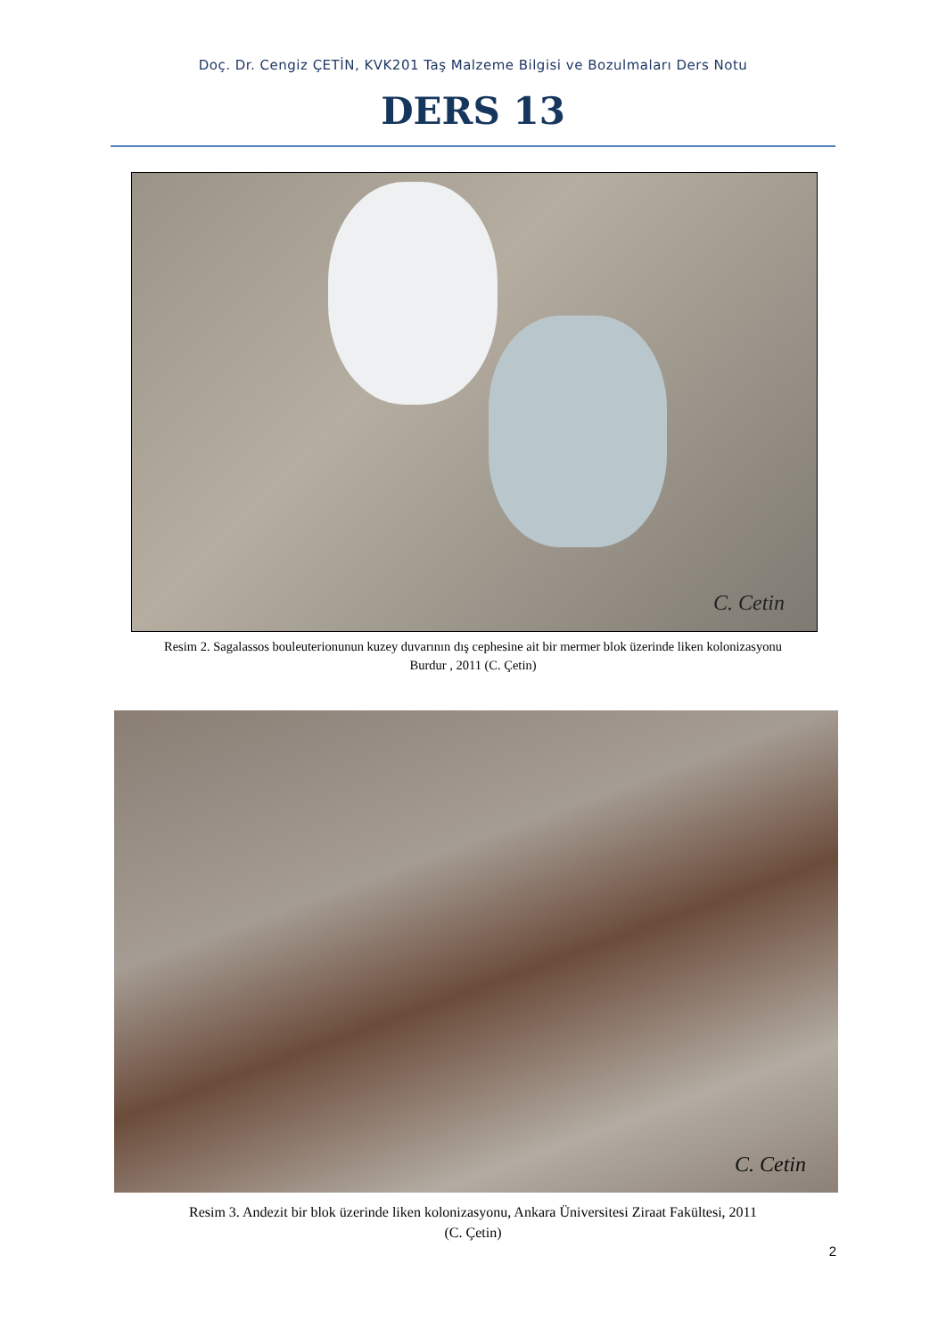Doç. Dr. Cengiz ÇETİN, KVK201 Taş Malzeme Bilgisi ve Bozulmaları Ders Notu
DERS 13
C. Cetin
Resim 2. Sagalassos bouleuterionunun kuzey duvarının dış cephesine ait bir mermer blok üzerinde liken kolonizasyonu
Burdur , 2011 (C. Çetin)
C. Cetin
Resim 3. Andezit bir blok üzerinde liken kolonizasyonu, Ankara Üniversitesi Ziraat Fakültesi, 2011
(C. Çetin)
2